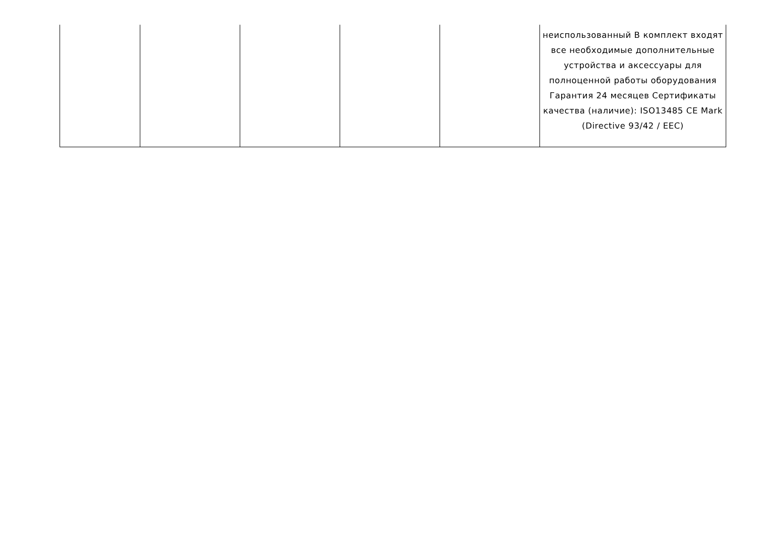| | | | | | неиспользованный В комплект входят все необходимые дополнительные устройства и аксессуары для полноценной работы оборудования Гарантия 24 месяцев Сертификаты качества (наличие): ISO13485 CE Mark (Directive 93/42 / EEC) |